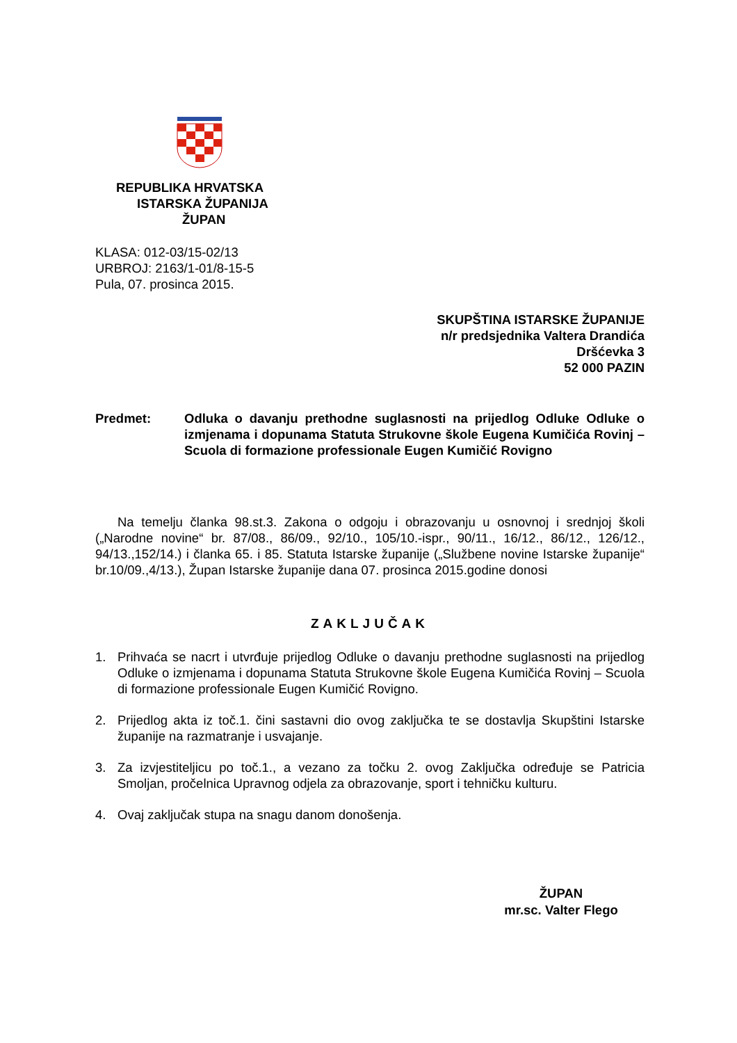REPUBLIKA HRVATSKA
ISTARSKA ŽUPANIJA
ŽUPAN
KLASA: 012-03/15-02/13
URBROJ: 2163/1-01/8-15-5
Pula, 07. prosinca 2015.
SKUPŠTINA ISTARSKE ŽUPANIJE
n/r predsjednika Valtera Drandića
Dršćevka 3
52 000 PAZIN
Predmet: Odluka o davanju prethodne suglasnosti na prijedlog Odluke Odluke o izmjenama i dopunama Statuta Strukovne škole Eugena Kumičića Rovinj – Scuola di formazione professionale Eugen Kumičić Rovigno
Na temelju članka 98.st.3. Zakona o odgoju i obrazovanju u osnovnoj i srednjoj školi („Narodne novine“ br. 87/08., 86/09., 92/10., 105/10.-ispr., 90/11., 16/12., 86/12., 126/12., 94/13.,152/14.) i članka 65. i 85. Statuta Istarske županije („Službene novine Istarske županije“ br.10/09.,4/13.), Župan Istarske županije dana 07. prosinca 2015.godine donosi
ZAKLJUČAK
1. Prihvaća se nacrt i utvrđuje prijedlog Odluke o davanju prethodne suglasnosti na prijedlog Odluke o izmjenama i dopunama Statuta Strukovne škole Eugena Kumičića Rovinj – Scuola di formazione professionale Eugen Kumičić Rovigno.
2. Prijedlog akta iz toč.1. čini sastavni dio ovog zaključka te se dostavlja Skupštini Istarske županije na razmatranje i usvajanje.
3. Za izvjestiteljicu po toč.1., a vezano za točku 2. ovog Zaključka određuje se Patricia Smoljan, pročelnica Upravnog odjela za obrazovanje, sport i tehničku kulturu.
4. Ovaj zaključak stupa na snagu danom donošenja.
ŽUPAN
mr.sc. Valter Flego